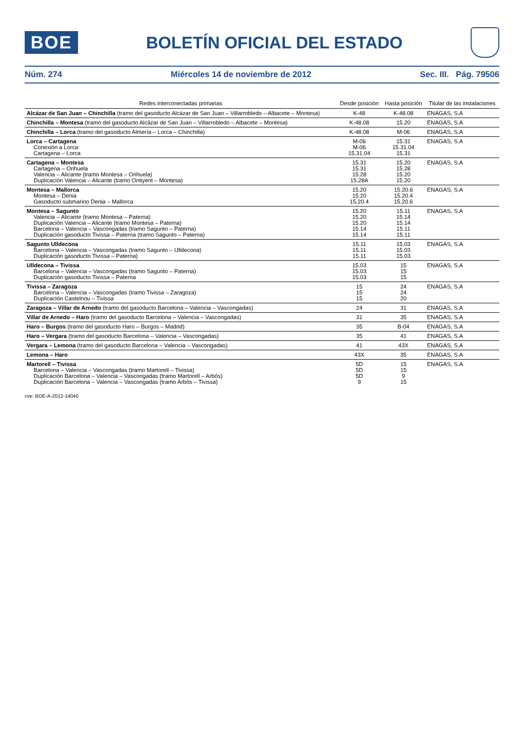BOE
BOLETÍN OFICIAL DEL ESTADO
Núm. 274 Miércoles 14 de noviembre de 2012 Sec. III. Pág. 79506
| Redes interconectadas primarias | Desde posición | Hasta posición | Titular de las instalaciones |
| --- | --- | --- | --- |
| Alcázar de San Juan – Chinchilla (tramo del gasoducto Alcázar de San Juan – Villarrobledo – Albacete – Montesa) | K-48 | K-48.08 | ENAGAS, S.A |
| Chinchilla – Montesa (tramo del gasoducto Alcázar de San Juan – Villarrobledo – Albacete – Montesa) | K-48.08 | 15.20 | ENAGAS, S.A |
| Chinchilla – Lorca (tramo del gasoducto Almería – Lorca – Chinchilla) | K-48.08 | M-06 | ENAGAS, S.A |
| Lorca – Cartagena Conexión a Lorca Cartagena – Lorca | M-06 M-06 15.31.04 | 15.31 15.31.04 15.31 | ENAGAS, S.A |
| Cartagena – Montesa Cartagena – Orihuela Valencia – Alicante (tramo Montesa – Orihuela) Duplicación Valencia – Alicante (tramo Ontiyent – Montesa) | 15.31 15.31 15.28 15.28A | 15.20 15.28 15.20 15.20 | ENAGAS, S.A |
| Montesa – Mallorca Montesa – Denia Gasoducto submarino Denia – Mallorca | 15.20 15.20 15.20.4 | 15.20.6 15.20.4 15.20.6 | ENAGAS, S.A |
| Montesa – Sagunto Valencia – Alicante (tramo Montesa – Paterna) Duplicación Valencia – Alicante (tramo Montesa – Paterna) Barcelona – Valencia – Vascongadas (tramo Sagunto – Paterna) Duplicación gasoducto Tivissa – Paterna (tramo Sagunto – Paterna) | 15.20 15.20 15.20 15.14 15.14 | 15.11 15.14 15.14 15.11 15.11 | ENAGAS, S.A |
| Sagunto Ulldecona Barcelona – Valencia – Vascongadas (tramo Sagunto – Ulldecona) Duplicación gasoducto Tivissa – Paterna) | 15.11 15.11 15.11 | 15.03 15.03 15.03 | ENAGAS, S.A |
| Ulldecona – Tivissa Barcelona – Valencia – Vascongadas (tramo Sagunto – Paterna) Duplicación gasoducto Tivissa – Paterna | 15.03 15.03 15.03 | 15 15 15 | ENAGAS, S.A |
| Tivissa – Zaragoza Barcelona – Valencia – Vascongadas (tramo Tivissa – Zaragoza) Duplicación Castelnou – Tivissa | 15 15 15 | 24 24 20 | ENAGAS, S.A |
| Zaragoza – Villar de Arnedo (tramo del gasoducto Barcelona – Valencia – Vascongadas) | 24 | 31 | ENAGAS, S.A |
| Villar de Arnedo – Haro (tramo del gasoducto Barcelona – Valencia – Vascongadas) | 31 | 35 | ENAGAS, S.A |
| Haro – Burgos (tramo del gasoducto Haro – Burgos – Madrid) | 35 | B-04 | ENAGAS, S.A |
| Haro – Vergara (tramo del gasoducto Barcelona – Valencia – Vascongadas) | 35 | 41 | ENAGAS, S.A |
| Vergara – Lemona (tramo del gasoducto Barcelona – Valencia – Vascongadas) | 41 | 43X | ENAGAS, S.A |
| Lemona – Haro | 43X | 35 | ENAGAS, S.A |
| Martorell – Tivissa Barcelona – Valencia – Vascongadas (tramo Martorell – Tivissa) Duplicación Barcelona – Valencia – Vascongadas (tramo Martorell – Arbós) Duplicación Barcelona – Valencia – Vascongadas (tramo Arbós – Tivissa) | 5D 5D 5D 9 | 15 15 9 15 | ENAGAS, S.A |
cve: BOE-A-2012-14040